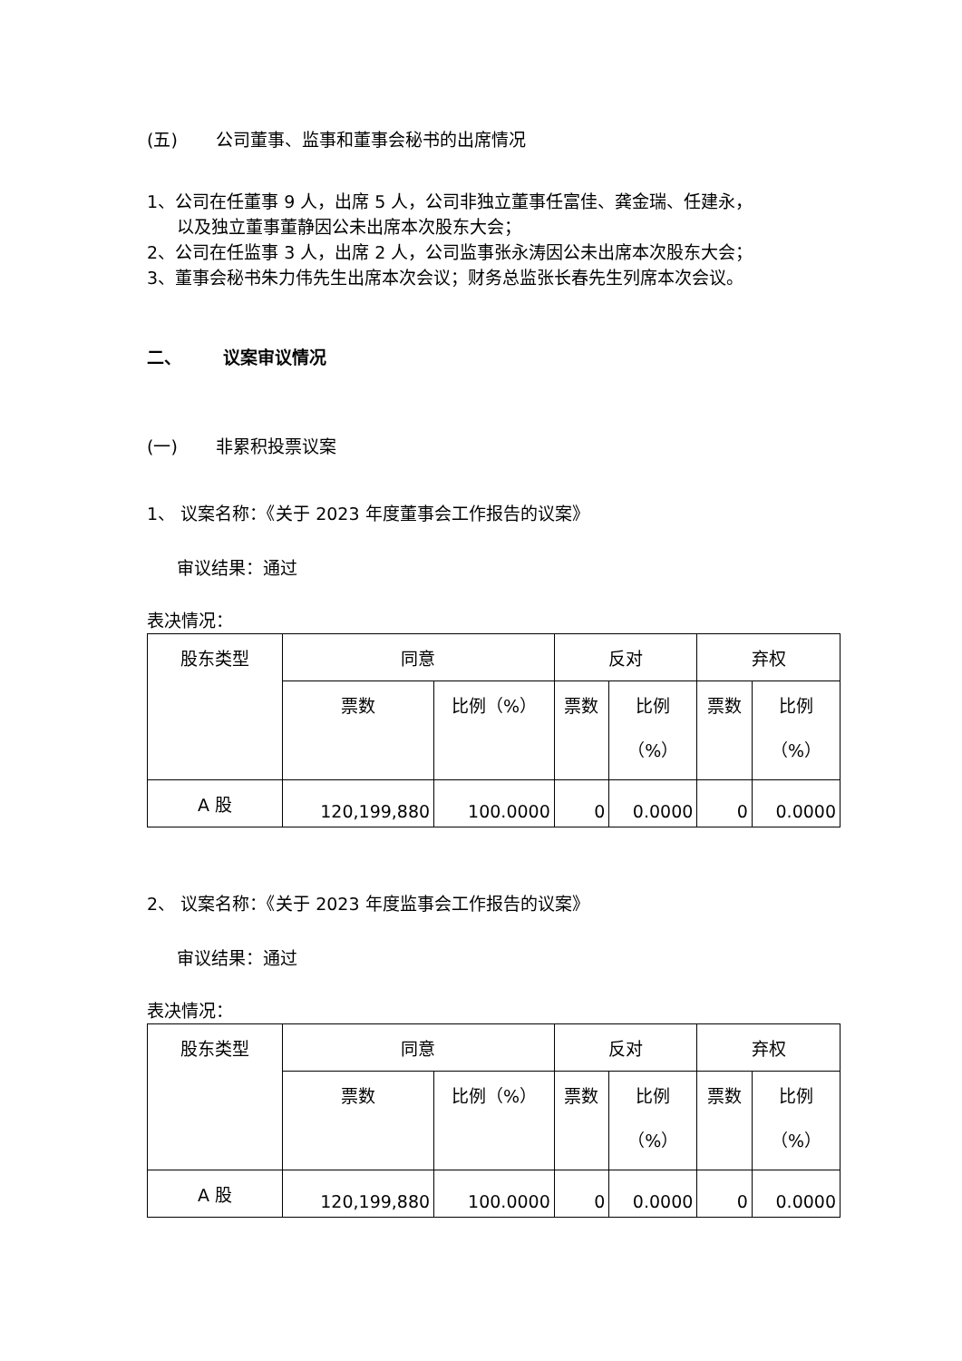(五) 公司董事、监事和董事会秘书的出席情况
1、公司在任董事 9 人，出席 5 人，公司非独立董事任富佳、龚金瑞、任建永，
以及独立董事董静因公未出席本次股东大会；
2、公司在任监事 3 人，出席 2 人，公司监事张永涛因公未出席本次股东大会；
3、董事会秘书朱力伟先生出席本次会议；财务总监张长春先生列席本次会议。
二、 议案审议情况
(一) 非累积投票议案
1、 议案名称：《关于 2023 年度董事会工作报告的议案》
审议结果：通过
表决情况：
| 股东类型 | 同意 | | 反对 | | 弃权 | |
| --- | --- | --- | --- | --- | --- | --- |
| | 票数 | 比例（%） | 票数 | 比例 （%） | 票数 | 比例 （%） |
| A 股 | 120,199,880 | 100.0000 | 0 | 0.0000 | 0 | 0.0000 |
2、 议案名称：《关于 2023 年度监事会工作报告的议案》
审议结果：通过
表决情况：
| 股东类型 | 同意 | | 反对 | | 弃权 | |
| --- | --- | --- | --- | --- | --- | --- |
| | 票数 | 比例（%） | 票数 | 比例 （%） | 票数 | 比例 （%） |
| A 股 | 120,199,880 | 100.0000 | 0 | 0.0000 | 0 | 0.0000 |